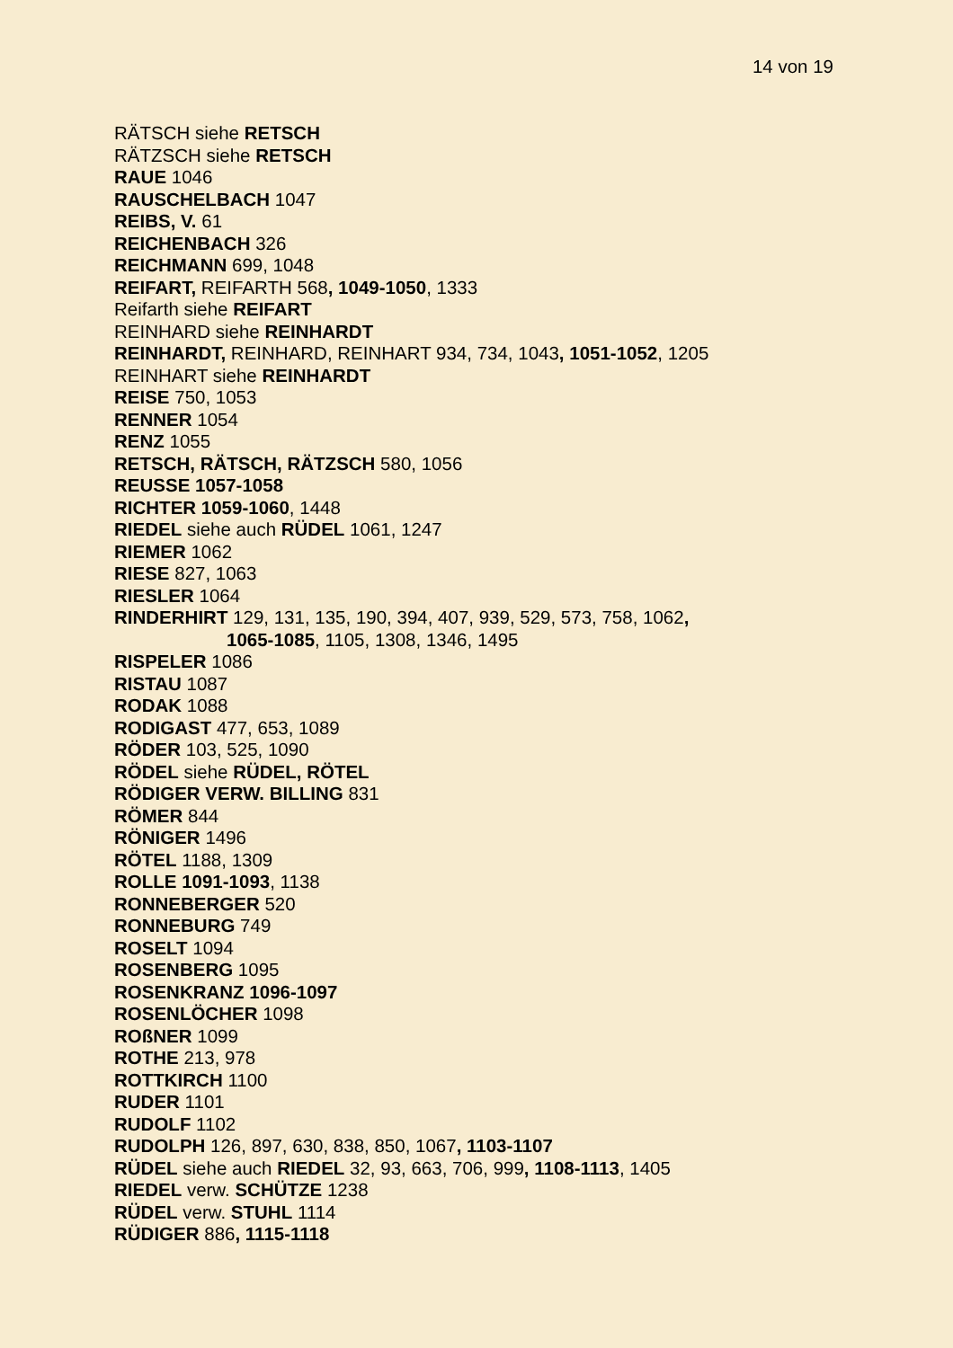14 von 19
RÄTSCH siehe RETSCH
RÄTZSCH siehe RETSCH
RAUE 1046
RAUSCHELBACH 1047
REIBS, V. 61
REICHENBACH 326
REICHMANN 699, 1048
REIFART, REIFARTH 568, 1049-1050, 1333
Reifarth siehe REIFART
REINHARD siehe REINHARDT
REINHARDT, REINHARD, REINHART 934, 734, 1043, 1051-1052, 1205
REINHART siehe REINHARDT
REISE 750, 1053
RENNER 1054
RENZ 1055
RETSCH, RÄTSCH, RÄTZSCH 580, 1056
REUSSE 1057-1058
RICHTER 1059-1060, 1448
RIEDEL siehe auch RÜDEL 1061, 1247
RIEMER 1062
RIESE 827, 1063
RIESLER 1064
RINDERHIRT 129, 131, 135, 190, 394, 407, 939, 529, 573, 758, 1062,
1065-1085, 1105, 1308, 1346, 1495
RISPELER 1086
RISTAU 1087
RODAK 1088
RODIGAST 477, 653, 1089
RÖDER 103, 525, 1090
RÖDEL siehe RÜDEL, RÖTEL
RÖDIGER VERW. BILLING 831
RÖMER 844
RÖNIGER 1496
RÖTEL 1188, 1309
ROLLE 1091-1093, 1138
RONNEBERGER 520
RONNEBURG 749
ROSELT 1094
ROSENBERG 1095
ROSENKRANZ 1096-1097
ROSENLÖCHER 1098
ROßNER 1099
ROTHE 213, 978
ROTTKIRCH 1100
RUDER 1101
RUDOLF 1102
RUDOLPH 126, 897, 630, 838, 850, 1067, 1103-1107
RÜDEL siehe auch RIEDEL 32, 93, 663, 706, 999, 1108-1113, 1405
RIEDEL verw. SCHÜTZE 1238
RÜDEL verw. STUHL 1114
RÜDIGER 886, 1115-1118